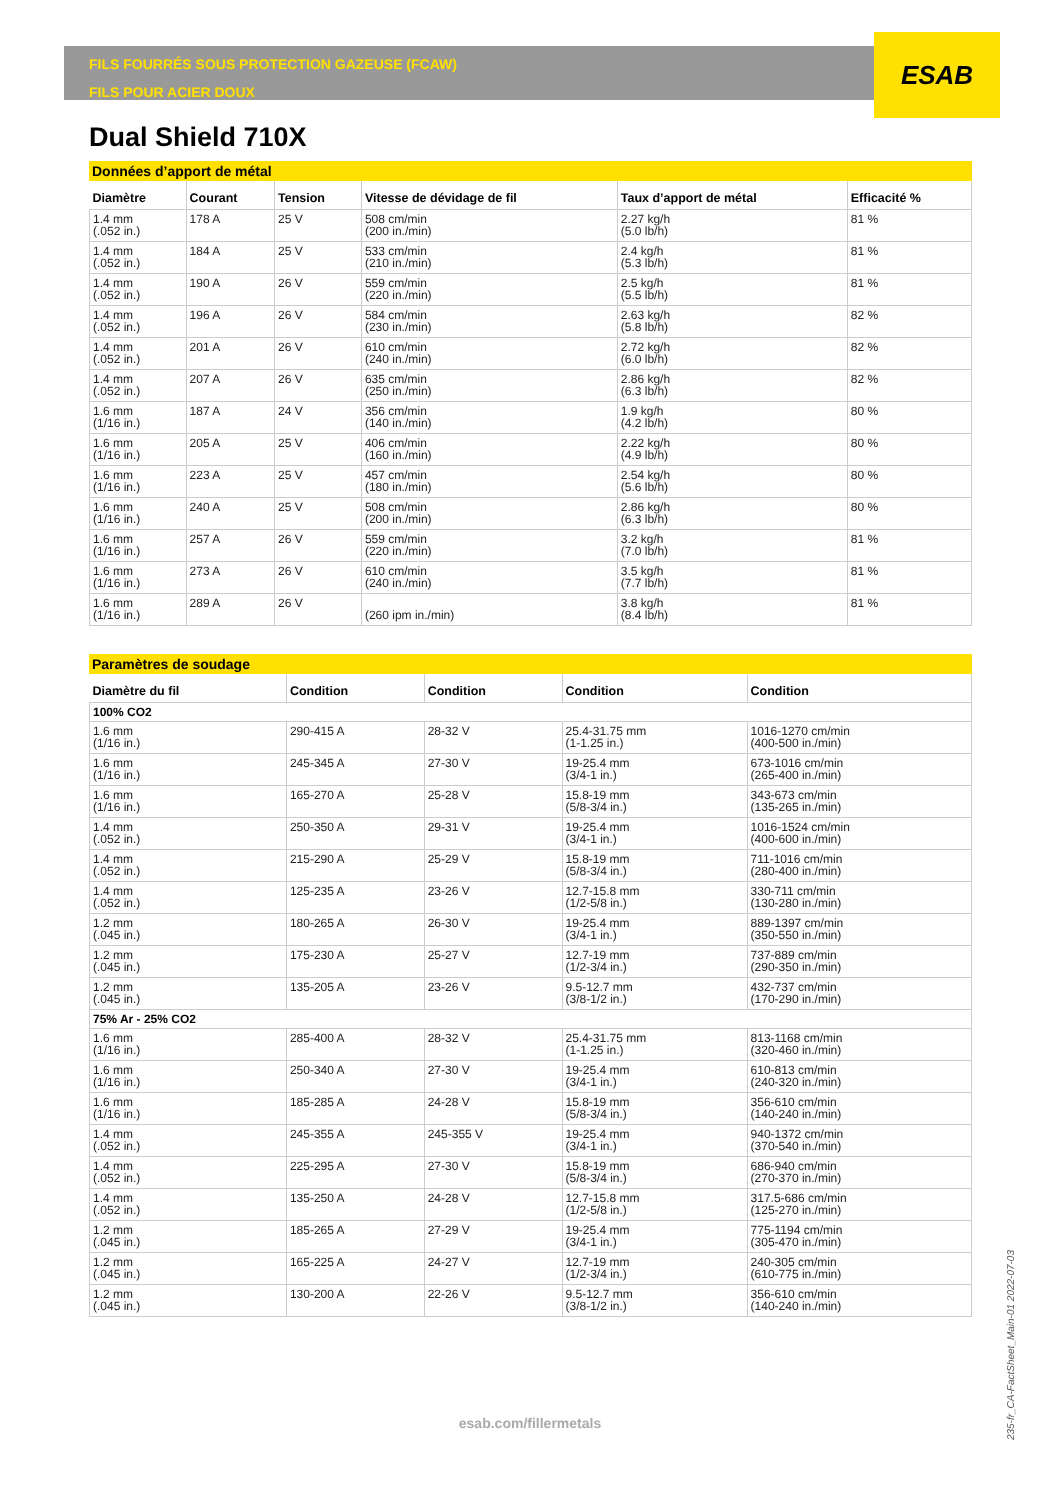FILS FOURRÉS SOUS PROTECTION GAZEUSE (FCAW)
FILS POUR ACIER DOUX
ESAB
Dual Shield 710X
Données d’apport de métal
| Diamètre | Courant | Tension | Vitesse de dévidage de fil | Taux d’apport de métal | Efficacité % |
| --- | --- | --- | --- | --- | --- |
| 1.4 mm (.052 in.) | 178 A | 25 V | 508 cm/min (200 in./min) | 2.27 kg/h (5.0 lb/h) | 81 % |
| 1.4 mm (.052 in.) | 184 A | 25 V | 533 cm/min (210 in./min) | 2.4 kg/h (5.3 lb/h) | 81 % |
| 1.4 mm (.052 in.) | 190 A | 26 V | 559 cm/min (220 in./min) | 2.5 kg/h (5.5 lb/h) | 81 % |
| 1.4 mm (.052 in.) | 196 A | 26 V | 584 cm/min (230 in./min) | 2.63 kg/h (5.8 lb/h) | 82 % |
| 1.4 mm (.052 in.) | 201 A | 26 V | 610 cm/min (240 in./min) | 2.72 kg/h (6.0 lb/h) | 82 % |
| 1.4 mm (.052 in.) | 207 A | 26 V | 635 cm/min (250 in./min) | 2.86 kg/h (6.3 lb/h) | 82 % |
| 1.6 mm (1/16 in.) | 187 A | 24 V | 356 cm/min (140 in./min) | 1.9 kg/h (4.2 lb/h) | 80 % |
| 1.6 mm (1/16 in.) | 205 A | 25 V | 406 cm/min (160 in./min) | 2.22 kg/h (4.9 lb/h) | 80 % |
| 1.6 mm (1/16 in.) | 223 A | 25 V | 457 cm/min (180 in./min) | 2.54 kg/h (5.6 lb/h) | 80 % |
| 1.6 mm (1/16 in.) | 240 A | 25 V | 508 cm/min (200 in./min) | 2.86 kg/h (6.3 lb/h) | 80 % |
| 1.6 mm (1/16 in.) | 257 A | 26 V | 559 cm/min (220 in./min) | 3.2 kg/h (7.0 lb/h) | 81 % |
| 1.6 mm (1/16 in.) | 273 A | 26 V | 610 cm/min (240 in./min) | 3.5 kg/h (7.7 lb/h) | 81 % |
| 1.6 mm (1/16 in.) | 289 A | 26 V | (260 ipm in./min) | 3.8 kg/h (8.4 lb/h) | 81 % |
Paramètres de soudage
| Diamètre du fil | Condition | Condition | Condition | Condition |
| --- | --- | --- | --- | --- |
| 100% CO2 | | | | |
| 1.6 mm (1/16 in.) | 290-415 A | 28-32 V | 25.4-31.75 mm (1-1.25 in.) | 1016-1270 cm/min (400-500 in./min) |
| 1.6 mm (1/16 in.) | 245-345 A | 27-30 V | 19-25.4 mm (3/4-1 in.) | 673-1016 cm/min (265-400 in./min) |
| 1.6 mm (1/16 in.) | 165-270 A | 25-28 V | 15.8-19 mm (5/8-3/4 in.) | 343-673 cm/min (135-265 in./min) |
| 1.4 mm (.052 in.) | 250-350 A | 29-31 V | 19-25.4 mm (3/4-1 in.) | 1016-1524 cm/min (400-600 in./min) |
| 1.4 mm (.052 in.) | 215-290 A | 25-29 V | 15.8-19 mm (5/8-3/4 in.) | 711-1016 cm/min (280-400 in./min) |
| 1.4 mm (.052 in.) | 125-235 A | 23-26 V | 12.7-15.8 mm (1/2-5/8 in.) | 330-711 cm/min (130-280 in./min) |
| 1.2 mm (.045 in.) | 180-265 A | 26-30 V | 19-25.4 mm (3/4-1 in.) | 889-1397 cm/min (350-550 in./min) |
| 1.2 mm (.045 in.) | 175-230 A | 25-27 V | 12.7-19 mm (1/2-3/4 in.) | 737-889 cm/min (290-350 in./min) |
| 1.2 mm (.045 in.) | 135-205 A | 23-26 V | 9.5-12.7 mm (3/8-1/2 in.) | 432-737 cm/min (170-290 in./min) |
| 75% Ar - 25% CO2 | | | | |
| 1.6 mm (1/16 in.) | 285-400 A | 28-32 V | 25.4-31.75 mm (1-1.25 in.) | 813-1168 cm/min (320-460 in./min) |
| 1.6 mm (1/16 in.) | 250-340 A | 27-30 V | 19-25.4 mm (3/4-1 in.) | 610-813 cm/min (240-320 in./min) |
| 1.6 mm (1/16 in.) | 185-285 A | 24-28 V | 15.8-19 mm (5/8-3/4 in.) | 356-610 cm/min (140-240 in./min) |
| 1.4 mm (.052 in.) | 245-355 A | 245-355 V | 19-25.4 mm (3/4-1 in.) | 940-1372 cm/min (370-540 in./min) |
| 1.4 mm (.052 in.) | 225-295 A | 27-30 V | 15.8-19 mm (5/8-3/4 in.) | 686-940 cm/min (270-370 in./min) |
| 1.4 mm (.052 in.) | 135-250 A | 24-28 V | 12.7-15.8 mm (1/2-5/8 in.) | 317.5-686 cm/min (125-270 in./min) |
| 1.2 mm (.045 in.) | 185-265 A | 27-29 V | 19-25.4 mm (3/4-1 in.) | 775-1194 cm/min (305-470 in./min) |
| 1.2 mm (.045 in.) | 165-225 A | 24-27 V | 12.7-19 mm (1/2-3/4 in.) | 240-305 cm/min (610-775 in./min) |
| 1.2 mm (.045 in.) | 130-200 A | 22-26 V | 9.5-12.7 mm (3/8-1/2 in.) | 356-610 cm/min (140-240 in./min) |
esab.com/fillermetals
235-fr_CA-FactSheet_Main-01 2022-07-03